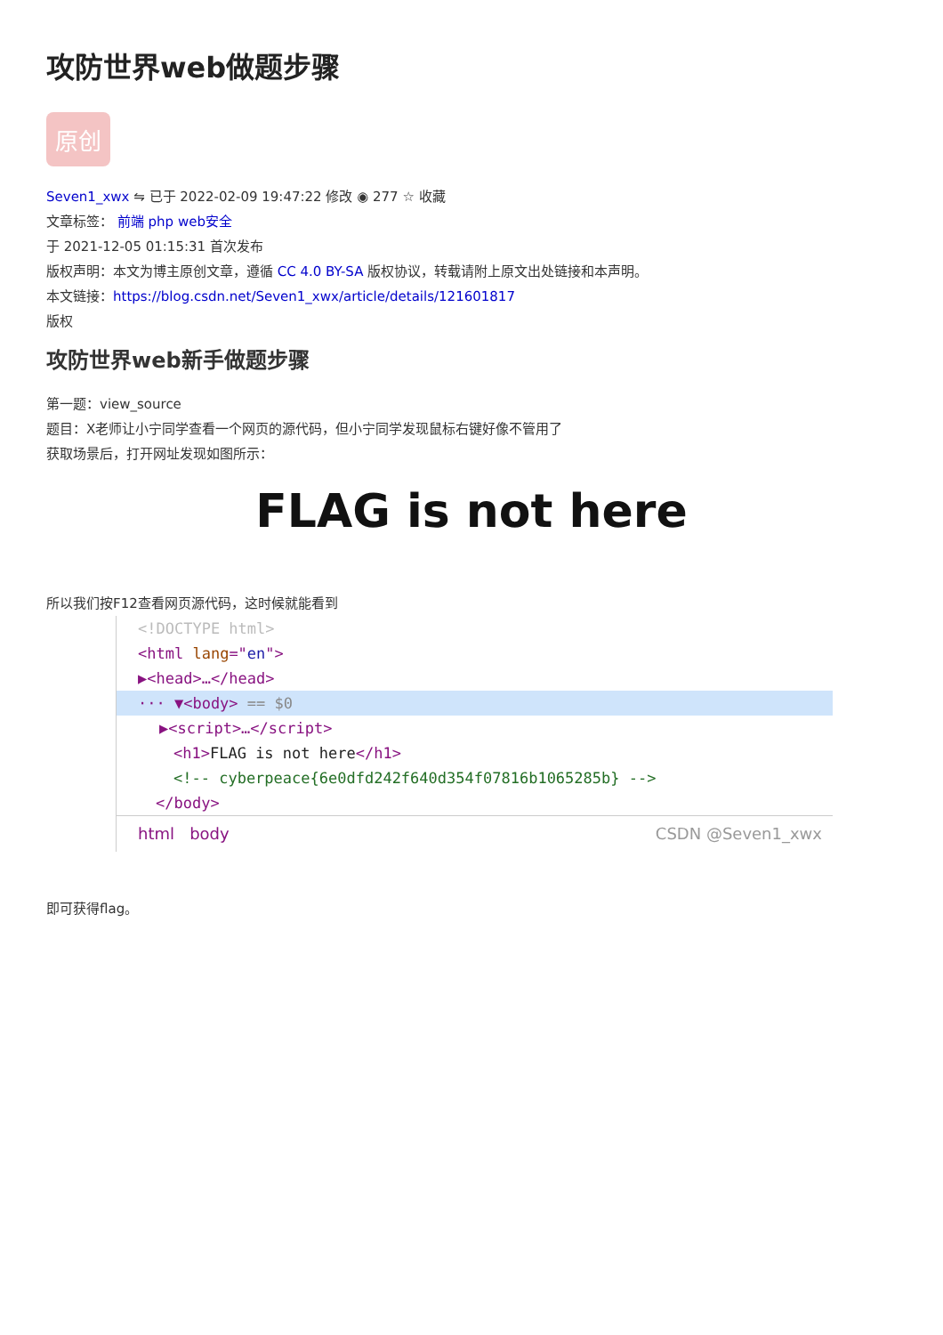攻防世界web做题步骤
原创
Seven1_xwx ⇋ 已于 2022-02-09 19:47:22 修改 ◉ 277 ☆ 收藏
文章标签： 前端 php web安全
于 2021-12-05 01:15:31 首次发布
版权声明：本文为博主原创文章，遵循 CC 4.0 BY-SA 版权协议，转载请附上原文出处链接和本声明。
本文链接：https://blog.csdn.net/Seven1_xwx/article/details/121601817
版权
攻防世界web新手做题步骤
第一题：view_source
题目：X老师让小宁同学查看一个网页的源代码，但小宁同学发现鼠标右键好像不管用了
获取场景后，打开网址发现如图所示：
FLAG is not here
所以我们按F12查看网页源代码，这时候就能看到
<!DOCTYPE html>
<html lang="en">
▶<head>…</head>
··· ▼<body> == $0
▶<script>…</script>
<h1>FLAG is not here</h1>
<!-- cyberpeace{6e0dfd242f640d354f07816b1065285b} -->
</body>
html body CSDN @Seven1_xwx
即可获得flag。